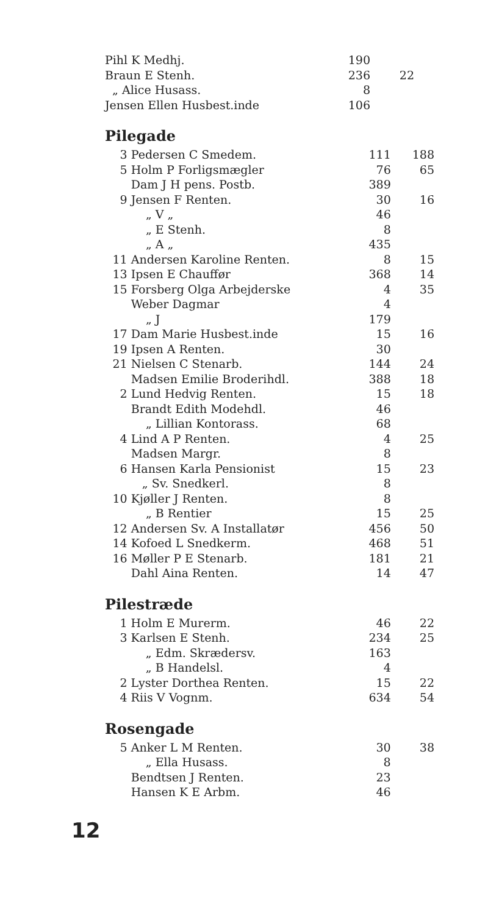| Pihl K Medhj. | 190 | |
| Braun E Stenh. | 236 | 22 |
| „ Alice Husass. | 8 | |
| Jensen Ellen Husbest.inde | 106 | |
Pilegade
| 3 | Pedersen C Smedem. | 111 | 188 |
| 5 | Holm P Forligsmægler | 76 | 65 |
| | Dam J H pens. Postb. | 389 | |
| 9 | Jensen F Renten. | 30 | 16 |
| | „ V „ | 46 | |
| | „ E Stenh. | 8 | |
| | „ A „ | 435 | |
| 11 | Andersen Karoline Renten. | 8 | 15 |
| 13 | Ipsen E Chauffør | 368 | 14 |
| 15 | Forsberg Olga Arbejderske | 4 | 35 |
| | Weber Dagmar | 4 | |
| | „ J | 179 | |
| 17 | Dam Marie Husbest.inde | 15 | 16 |
| 19 | Ipsen A Renten. | 30 | |
| 21 | Nielsen C Stenarb. | 144 | 24 |
| | Madsen Emilie Broderihdl. | 388 | 18 |
| 2 | Lund Hedvig Renten. | 15 | 18 |
| | Brandt Edith Modehdl. | 46 | |
| | „ Lillian Kontorass. | 68 | |
| 4 | Lind A P Renten. | 4 | 25 |
| | Madsen Margr. | 8 | |
| 6 | Hansen Karla Pensionist | 15 | 23 |
| | „ Sv. Snedkerl. | 8 | |
| 10 | Kjøller J Renten. | 8 | |
| | „ B Rentier | 15 | 25 |
| 12 | Andersen Sv. A Installatør | 456 | 50 |
| 14 | Kofoed L Snedkerm. | 468 | 51 |
| 16 | Møller P E Stenarb. | 181 | 21 |
| | Dahl Aina Renten. | 14 | 47 |
Pilestræde
| 1 | Holm E Murerm. | 46 | 22 |
| 3 | Karlsen E Stenh. | 234 | 25 |
| | „ Edm. Skrædersv. | 163 | |
| | „ B Handelsl. | 4 | |
| 2 | Lyster Dorthea Renten. | 15 | 22 |
| 4 | Riis V Vognm. | 634 | 54 |
Rosengade
| 5 | Anker L M Renten. | 30 | 38 |
| | „ Ella Husass. | 8 | |
| | Bendtsen J Renten. | 23 | |
| | Hansen K E Arbm. | 46 | |
12